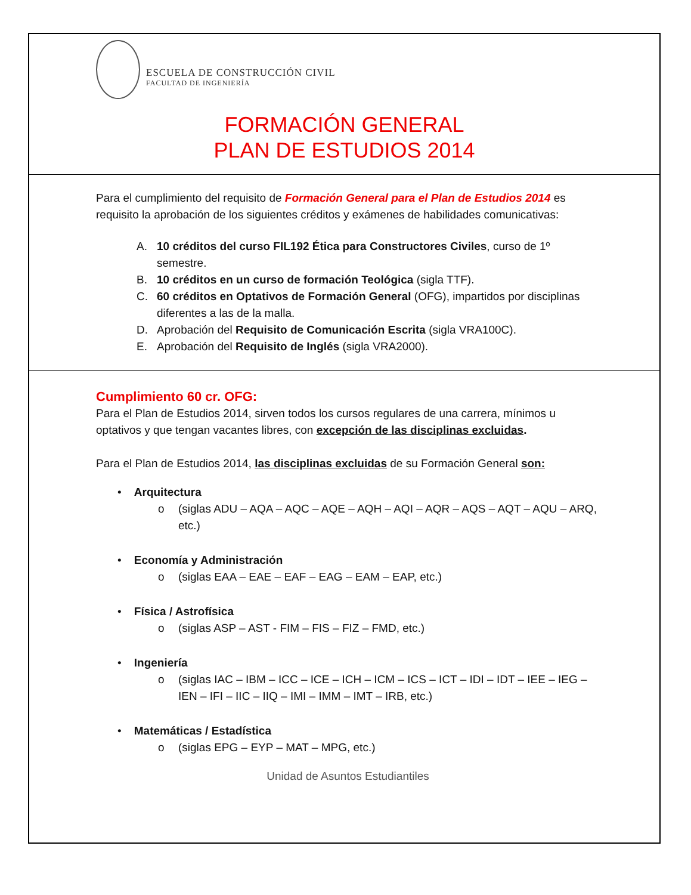ESCUELA DE CONSTRUCCIÓN CIVIL
FACULTAD DE INGENIERÍA
FORMACIÓN GENERAL
PLAN DE ESTUDIOS 2014
Para el cumplimiento del requisito de Formación General para el Plan de Estudios 2014 es requisito la aprobación de los siguientes créditos y exámenes de habilidades comunicativas:
A. 10 créditos del curso FIL192 Ética para Constructores Civiles, curso de 1º semestre.
B. 10 créditos en un curso de formación Teológica (sigla TTF).
C. 60 créditos en Optativos de Formación General (OFG), impartidos por disciplinas diferentes a las de la malla.
D. Aprobación del Requisito de Comunicación Escrita (sigla VRA100C).
E. Aprobación del Requisito de Inglés (sigla VRA2000).
Cumplimiento 60 cr. OFG:
Para el Plan de Estudios 2014, sirven todos los cursos regulares de una carrera, mínimos u optativos y que tengan vacantes libres, con excepción de las disciplinas excluidas.
Para el Plan de Estudios 2014, las disciplinas excluidas de su Formación General son:
• Arquitectura
o (siglas ADU – AQA – AQC – AQE – AQH – AQI – AQR – AQS – AQT – AQU – ARQ, etc.)
• Economía y Administración
o (siglas EAA – EAE – EAF – EAG – EAM – EAP, etc.)
• Física / Astrofísica
o (siglas ASP – AST - FIM – FIS – FIZ – FMD, etc.)
• Ingeniería
o (siglas IAC – IBM – ICC – ICE – ICH – ICM – ICS – ICT – IDI – IDT – IEE – IEG – IEN – IFI – IIC – IIQ – IMI – IMM – IMT – IRB, etc.)
• Matemáticas / Estadística
o (siglas EPG – EYP – MAT – MPG, etc.)
Unidad de Asuntos Estudiantiles